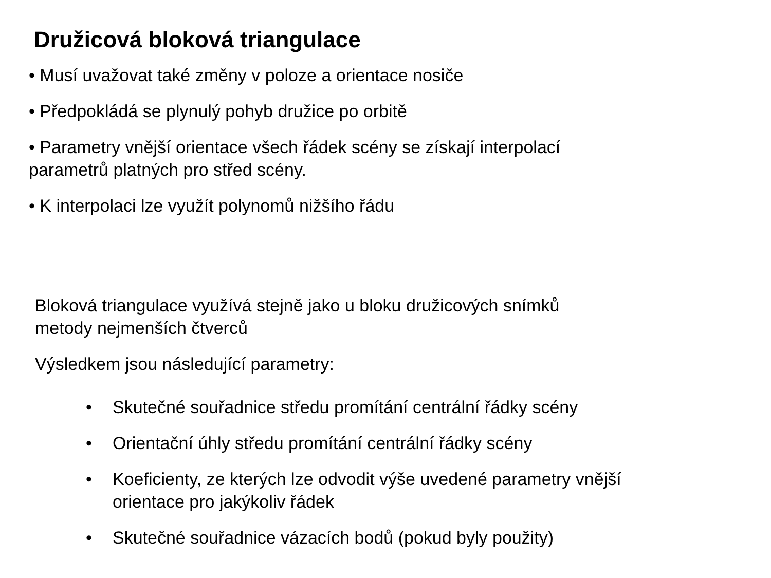Družicová bloková triangulace
• Musí uvažovat také změny v poloze a orientace nosiče
• Předpokládá se plynulý pohyb družice po orbitě
• Parametry vnější orientace všech řádek scény se získají interpolací
parametrů platných pro střed scény.
• K interpolaci lze využít polynomů nižšího řádu
Bloková triangulace využívá stejně jako u bloku družicových snímků
metody nejmenších čtverců
Výsledkem jsou následující parametry:
• Skutečné souřadnice středu promítání centrální řádky scény
• Orientační úhly středu promítání centrální řádky scény
• Koeficienty, ze kterých lze odvodit výše uvedené parametry vnější orientace pro jakýkoliv řádek
• Skutečné souřadnice vázacích bodů (pokud byly použity)